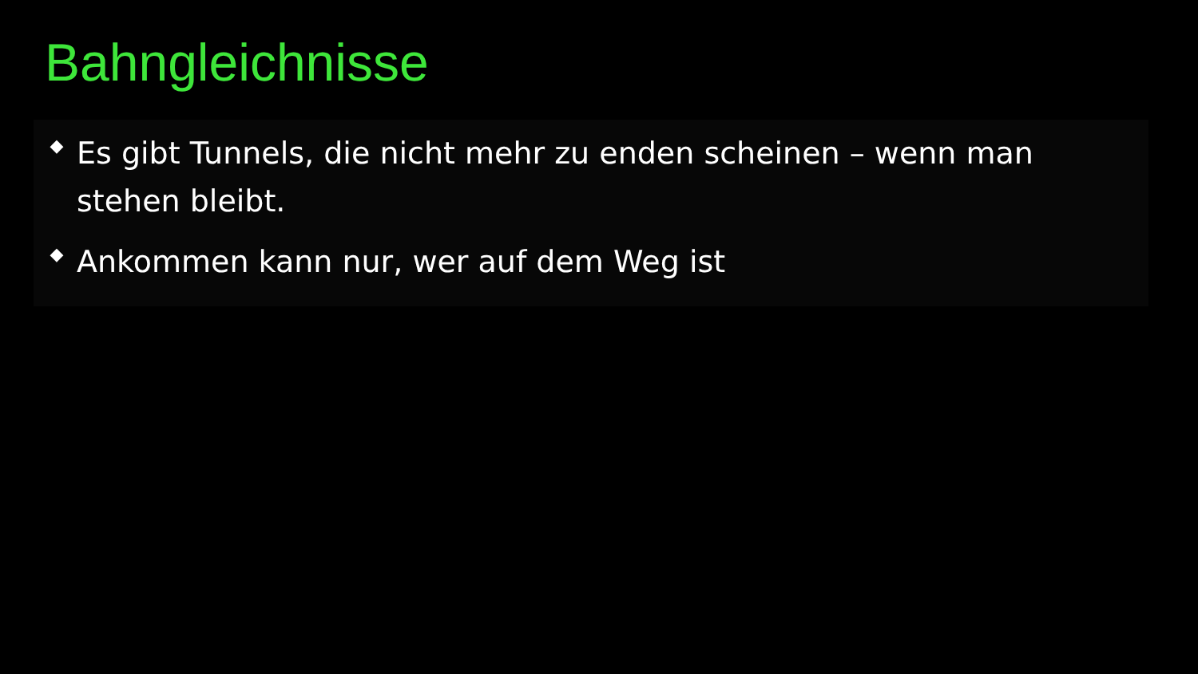Bahngleichnisse
◆
Es gibt Tunnels, die nicht mehr zu enden scheinen – wenn man stehen bleibt.
◆
Ankommen kann nur, wer auf dem Weg ist